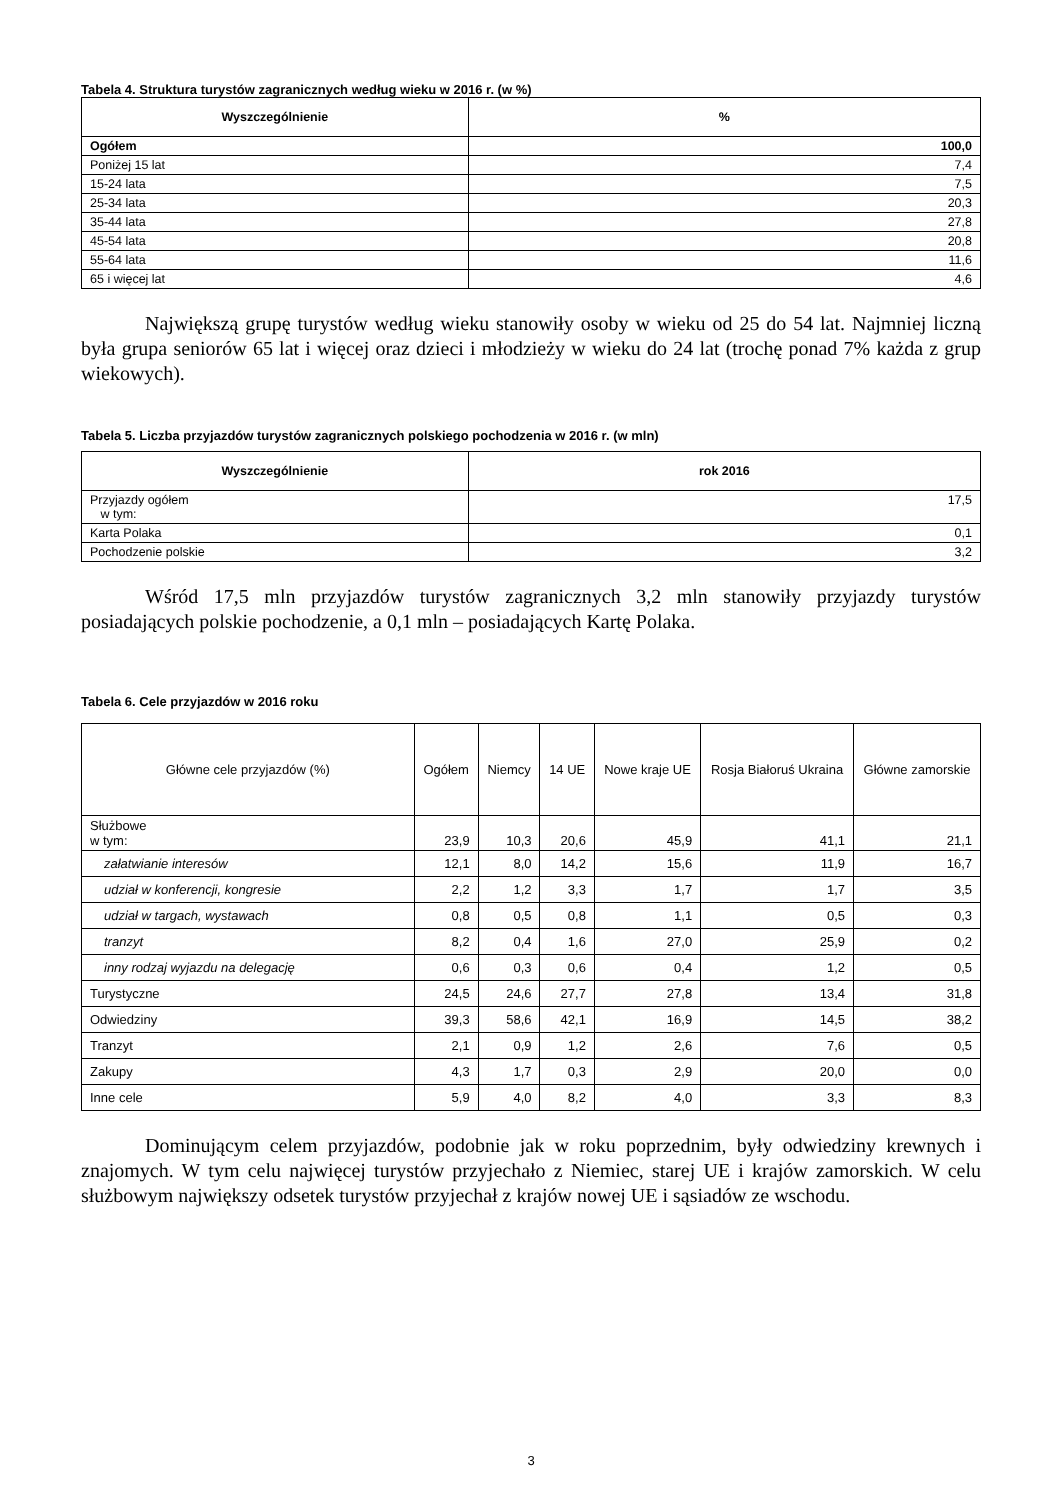Tabela 4. Struktura turystów zagranicznych według wieku w 2016 r. (w %)
| Wyszczególnienie | % |
| --- | --- |
| Ogółem | 100,0 |
| Poniżej 15 lat | 7,4 |
| 15-24 lata | 7,5 |
| 25-34 lata | 20,3 |
| 35-44 lata | 27,8 |
| 45-54 lata | 20,8 |
| 55-64 lata | 11,6 |
| 65 i więcej lat | 4,6 |
Największą grupę turystów według wieku stanowiły osoby w wieku od 25 do 54 lat. Najmniej liczną była grupa seniorów 65 lat i więcej oraz dzieci i młodzieży w wieku do 24 lat (trochę ponad 7% każda z grup wiekowych).
Tabela 5. Liczba przyjazdów turystów zagranicznych polskiego pochodzenia w 2016 r. (w mln)
| Wyszczególnienie | rok 2016 |
| --- | --- |
| Przyjazdy ogółem w tym: | 17,5 |
| Karta Polaka | 0,1 |
| Pochodzenie polskie | 3,2 |
Wśród 17,5 mln przyjazdów turystów zagranicznych 3,2 mln stanowiły przyjazdy turystów posiadających polskie pochodzenie, a 0,1 mln – posiadających Kartę Polaka.
Tabela 6. Cele przyjazdów w 2016 roku
| Główne cele przyjazdów (%) | Ogółem | Niemcy | 14 UE | Nowe kraje UE | Rosja Białoruś Ukraina | Główne zamorskie |
| Służbowe w tym: | 23,9 | 10,3 | 20,6 | 45,9 | 41,1 | 21,1 |
| załatwianie interesów | 12,1 | 8,0 | 14,2 | 15,6 | 11,9 | 16,7 |
| udział w konferencji, kongresie | 2,2 | 1,2 | 3,3 | 1,7 | 1,7 | 3,5 |
| udział w targach, wystawach | 0,8 | 0,5 | 0,8 | 1,1 | 0,5 | 0,3 |
| tranzyt | 8,2 | 0,4 | 1,6 | 27,0 | 25,9 | 0,2 |
| inny rodzaj wyjazdu na delegację | 0,6 | 0,3 | 0,6 | 0,4 | 1,2 | 0,5 |
| Turystyczne | 24,5 | 24,6 | 27,7 | 27,8 | 13,4 | 31,8 |
| Odwiedziny | 39,3 | 58,6 | 42,1 | 16,9 | 14,5 | 38,2 |
| Tranzyt | 2,1 | 0,9 | 1,2 | 2,6 | 7,6 | 0,5 |
| Zakupy | 4,3 | 1,7 | 0,3 | 2,9 | 20,0 | 0,0 |
| Inne cele | 5,9 | 4,0 | 8,2 | 4,0 | 3,3 | 8,3 |
Dominującym celem przyjazdów, podobnie jak w roku poprzednim, były odwiedziny krewnych i znajomych. W tym celu najwięcej turystów przyjechało z Niemiec, starej UE i krajów zamorskich. W celu służbowym największy odsetek turystów przyjechał z krajów nowej UE i sąsiadów ze wschodu.
3